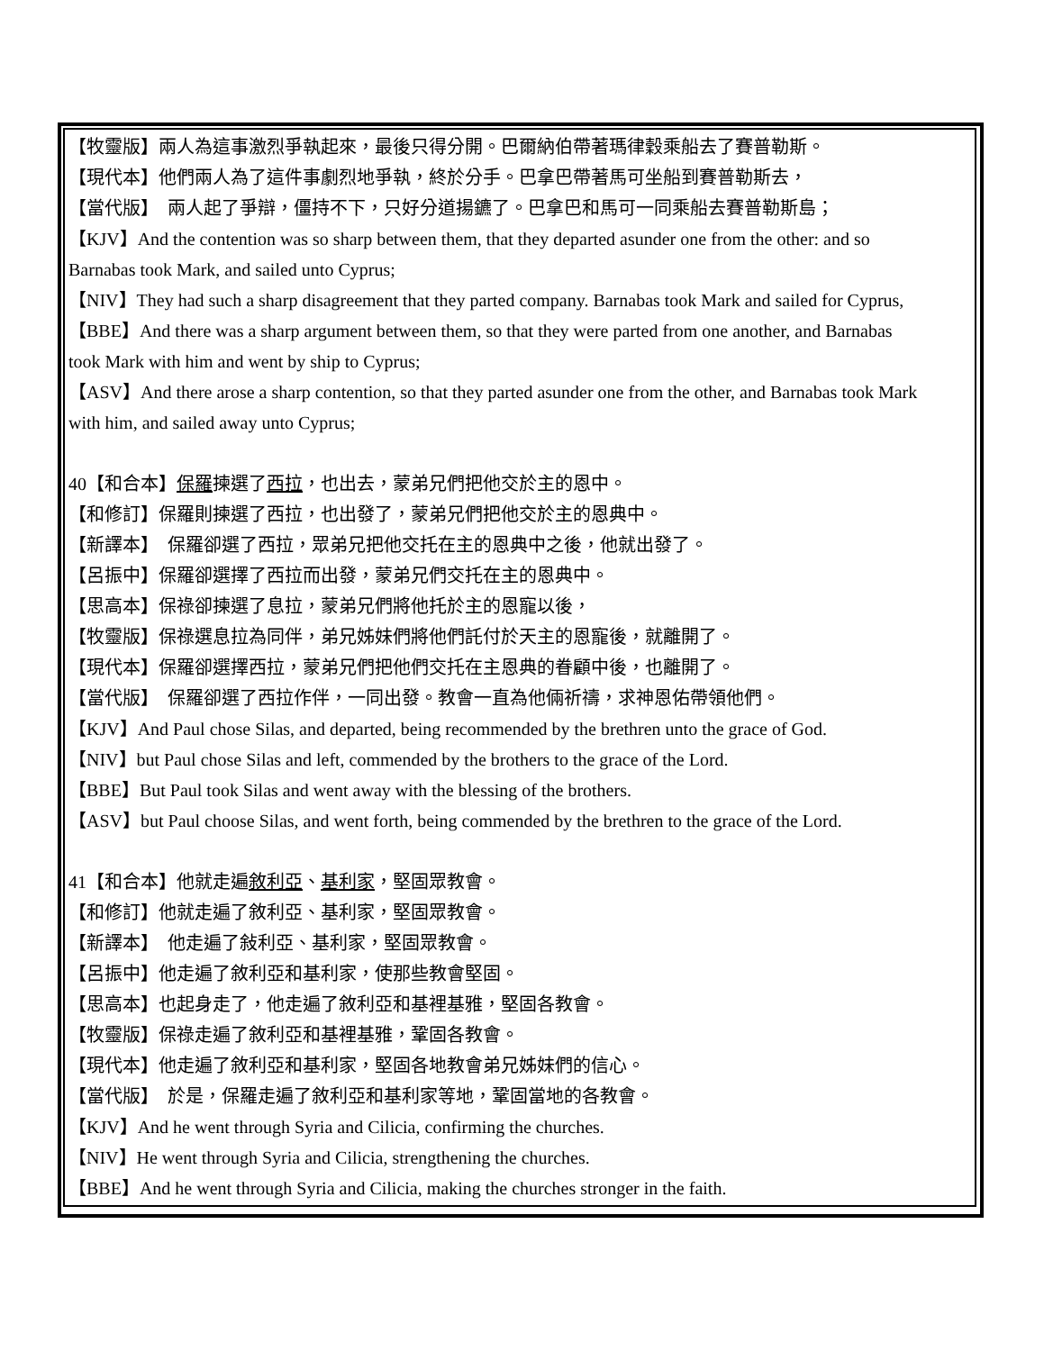【牧靈版】兩人為這事激烈爭執起來，最後只得分開。巴爾納伯帶著瑪律穀乘船去了賽普勒斯。
【現代本】他們兩人為了這件事劇烈地爭執，終於分手。巴拿巴帶著馬可坐船到賽普勒斯去，
【當代版】　兩人起了爭辯，僵持不下，只好分道揚鑣了。巴拿巴和馬可一同乘船去賽普勒斯島；
【KJV】And the contention was so sharp between them, that they departed asunder one from the other: and so
Barnabas took Mark, and sailed unto Cyprus;
【NIV】They had such a sharp disagreement that they parted company. Barnabas took Mark and sailed for Cyprus,
【BBE】And there was a sharp argument between them, so that they were parted from one another, and Barnabas
took Mark with him and went by ship to Cyprus;
【ASV】And there arose a sharp contention, so that they parted asunder one from the other, and Barnabas took Mark
with him, and sailed away unto Cyprus;
40【和合本】保羅揀選了西拉，也出去，蒙弟兄們把他交於主的恩中。
【和修訂】保羅則揀選了西拉，也出發了，蒙弟兄們把他交於主的恩典中。
【新譯本】　保羅卻選了西拉，眾弟兄把他交托在主的恩典中之後，他就出發了。
【呂振中】保羅卻選擇了西拉而出發，蒙弟兄們交托在主的恩典中。
【思高本】保祿卻揀選了息拉，蒙弟兄們將他托於主的恩寵以後，
【牧靈版】保祿選息拉為同伴，弟兄姊妹們將他們託付於天主的恩寵後，就離開了。
【現代本】保羅卻選擇西拉，蒙弟兄們把他們交托在主恩典的眷顧中後，也離開了。
【當代版】　保羅卻選了西拉作伴，一同出發。教會一直為他倆祈禱，求神恩佑帶領他們。
【KJV】And Paul chose Silas, and departed, being recommended by the brethren unto the grace of God.
【NIV】but Paul chose Silas and left, commended by the brothers to the grace of the Lord.
【BBE】But Paul took Silas and went away with the blessing of the brothers.
【ASV】but Paul choose Silas, and went forth, being commended by the brethren to the grace of the Lord.
41【和合本】他就走遍敘利亞、基利家，堅固眾教會。
【和修訂】他就走遍了敘利亞、基利家，堅固眾教會。
【新譯本】　他走遍了敍利亞、基利家，堅固眾教會。
【呂振中】他走遍了敘利亞和基利家，使那些教會堅固。
【思高本】也起身走了，他走遍了敘利亞和基裡基雅，堅固各教會。
【牧靈版】保祿走遍了敘利亞和基裡基雅，鞏固各教會。
【現代本】他走遍了敘利亞和基利家，堅固各地教會弟兄姊妹們的信心。
【當代版】　於是，保羅走遍了敘利亞和基利家等地，鞏固當地的各教會。
【KJV】And he went through Syria and Cilicia, confirming the churches.
【NIV】He went through Syria and Cilicia, strengthening the churches.
【BBE】And he went through Syria and Cilicia, making the churches stronger in the faith.